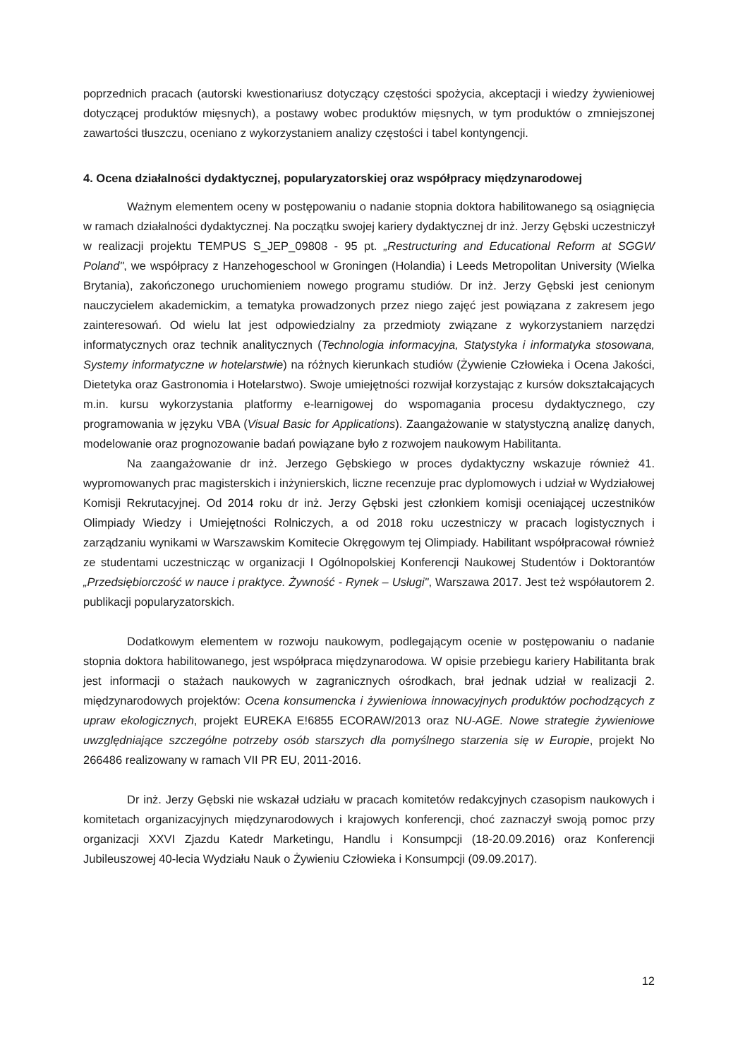poprzednich pracach (autorski kwestionariusz dotyczący częstości spożycia, akceptacji i wiedzy żywieniowej dotyczącej produktów mięsnych), a postawy wobec produktów mięsnych, w tym produktów o zmniejszonej zawartości tłuszczu, oceniano z wykorzystaniem analizy częstości i tabel kontyngencji.
4. Ocena działalności dydaktycznej, popularyzatorskiej oraz współpracy międzynarodowej
Ważnym elementem oceny w postępowaniu o nadanie stopnia doktora habilitowanego są osiągnięcia w ramach działalności dydaktycznej. Na początku swojej kariery dydaktycznej dr inż. Jerzy Gębski uczestniczył w realizacji projektu TEMPUS S_JEP_09808 - 95 pt. „Restructuring and Educational Reform at SGGW Poland", we współpracy z Hanzehogeschool w Groningen (Holandia) i Leeds Metropolitan University (Wielka Brytania), zakończonego uruchomieniem nowego programu studiów. Dr inż. Jerzy Gębski jest cenionym nauczycielem akademickim, a tematyka prowadzonych przez niego zajęć jest powiązana z zakresem jego zainteresowań. Od wielu lat jest odpowiedzialny za przedmioty związane z wykorzystaniem narzędzi informatycznych oraz technik analitycznych (Technologia informacyjna, Statystyka i informatyka stosowana, Systemy informatyczne w hotelarstwie) na różnych kierunkach studiów (Żywienie Człowieka i Ocena Jakości, Dietetyka oraz Gastronomia i Hotelarstwo). Swoje umiejętności rozwijał korzystając z kursów dokształcających m.in. kursu wykorzystania platformy e-learnigowej do wspomagania procesu dydaktycznego, czy programowania w języku VBA (Visual Basic for Applications). Zaangażowanie w statystyczną analizę danych, modelowanie oraz prognozowanie badań powiązane było z rozwojem naukowym Habilitanta.
Na zaangażowanie dr inż. Jerzego Gębskiego w proces dydaktyczny wskazuje również 41. wypromowanych prac magisterskich i inżynierskich, liczne recenzuje prac dyplomowych i udział w Wydziałowej Komisji Rekrutacyjnej. Od 2014 roku dr inż. Jerzy Gębski jest członkiem komisji oceniającej uczestników Olimpiady Wiedzy i Umiejętności Rolniczych, a od 2018 roku uczestniczy w pracach logistycznych i zarządzaniu wynikami w Warszawskim Komitecie Okręgowym tej Olimpiady. Habilitant współpracował również ze studentami uczestnicząc w organizacji I Ogólnopolskiej Konferencji Naukowej Studentów i Doktorantów „Przedsiębiorczość w nauce i praktyce. Żywność - Rynek – Usługi", Warszawa 2017. Jest też współautorem 2. publikacji popularyzatorskich.
Dodatkowym elementem w rozwoju naukowym, podlegającym ocenie w postępowaniu o nadanie stopnia doktora habilitowanego, jest współpraca międzynarodowa. W opisie przebiegu kariery Habilitanta brak jest informacji o stażach naukowych w zagranicznych ośrodkach, brał jednak udział w realizacji 2. międzynarodowych projektów: Ocena konsumencka i żywieniowa innowacyjnych produktów pochodzących z upraw ekologicznych, projekt EUREKA E!6855 ECORAW/2013 oraz NU-AGE. Nowe strategie żywieniowe uwzględniające szczególne potrzeby osób starszych dla pomyślnego starzenia się w Europie, projekt No 266486 realizowany w ramach VII PR EU, 2011-2016.
Dr inż. Jerzy Gębski nie wskazał udziału w pracach komitetów redakcyjnych czasopism naukowych i komitetach organizacyjnych międzynarodowych i krajowych konferencji, choć zaznaczył swoją pomoc przy organizacji XXVI Zjazdu Katedr Marketingu, Handlu i Konsumpcji (18-20.09.2016) oraz Konferencji Jubileuszowej 40-lecia Wydziału Nauk o Żywieniu Człowieka i Konsumpcji (09.09.2017).
12